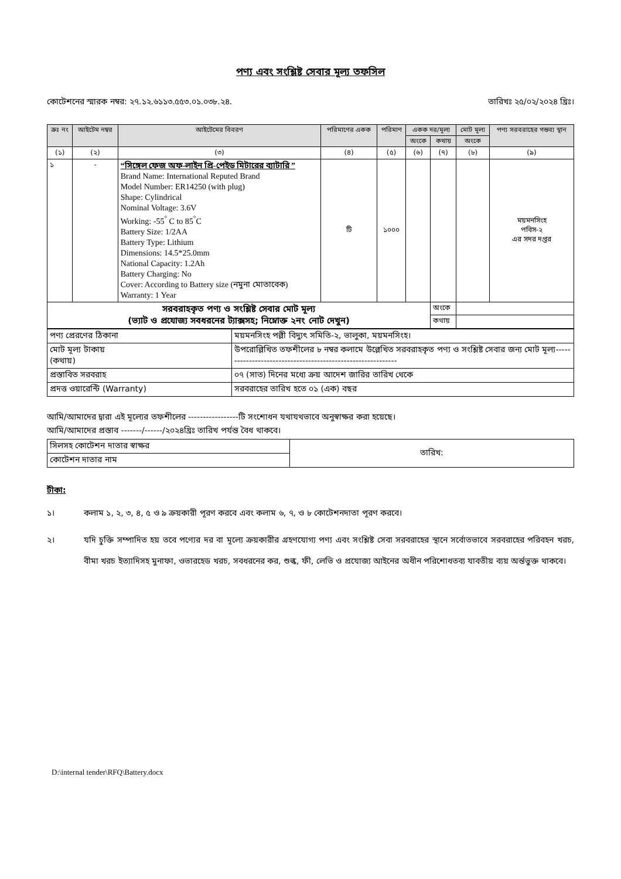পণ্য এবং সংশ্লিষ্ট সেবার মূল্য তফসিল
কোটেশনের স্মারক নম্বর: ২৭.১২.৬১১৩.৫৫৩.০১.০৩৮.২৪. তারিখঃ ২৫/০২/২০২৪ খ্রিঃ।
| ক্রঃ নং | আইটেম নম্বর | আইটেমের বিবরণ | পরিমাণের একক | পরিমাণ | একক দর/মূল্য | | মোট মূল্য | পণ্য সরবরাহের গন্তব্য স্থান |
| --- | --- | --- | --- | --- | --- | --- | --- | --- |
| | | | | | অংকে | কথায় | অংকে | |
| (১) | (২) | (৩) | (৪) | (৫) | (৬) | (৭) | (৮) | (৯) |
| ১ | - | “সিঙ্গেল ফেজ অফ-লাইন প্রি-পেইড মিটারের ব্যাটারি ” Brand Name: International Reputed Brand Model Number: ER14250 (with plug) Shape: Cylindrical Nominal Voltage: 3.6V Working: -55<sup>°</sup> C to 85<sup>°</sup>C Battery Size: 1/2AA Battery Type: Lithium Dimensions: 14.5*25.0mm National Capacity: 1.2Ah Battery Charging: No Cover: According to Battery size (নমুনা মোতাবেক) Warranty: 1 Year | টি | ১০০০ | | | | ময়মনসিংহ পবিস-২ এর সদর দপ্তর |
| সরবরাহকৃত পণ্য ও সংশ্লিষ্ট সেবার মোট মূল্য (ভ্যাট ও প্রযোজ্য সবধরনের ট্যাক্সসহ; নিম্নোক্ত ২নং নোট দেখুন) | | | | | | অংকে | | |
| | | | | | | কথায় | | |
| পণ্য প্রেরণের ঠিকানা | ময়মনসিংহ পল্লী বিদ্যুৎ সমিতি-২, ভালুকা, ময়মনসিংহ। |
| মোট মূল্য টাকায় (কথায়) | উপরোল্লিখিত তফশীলের ৮ নম্বর কলামে উল্লেখিত সরবরাহকৃত পণ্য ও সংশ্লিষ্ট সেবার জন্য মোট মূল্য------------------------------------------------------------ |
| প্রস্তাবিত সরবরাহ | ০৭ (সাত) দিনের মধ্যে ক্রয় আদেশ জারির তারিখ থেকে |
| প্রদত্ত ওয়ারেন্টি (Warranty) | সরবরাহের তারিখ হতে ০১ (এক) বছর |
আমি/আমাদের দ্বারা এই মূল্যের তফশীলের -----------------টি সংশোধন যথাযথভাবে অনুস্বাক্ষর করা হয়েছে।
আমি/আমাদের প্রস্তাব -------/------/২০২৪খ্রিঃ তারিখ পর্যন্ত বৈধ থাকবে।
| সিলসহ কোটেশন দাতার স্বাক্ষর | তারিখ: |
| কোটেশন দাতার নাম | |
টীকা:
১। কলাম ১, ২, ৩, ৪, ৫ ও ৯ ক্রয়কারী পূরণ করবে এবং কলাম ৬, ৭, ও ৮ কোটেশনদাতা পূরণ করবে।
২। যদি চুক্তি সম্পাদিত হয় তবে পণ্যের দর বা মূল্যে ক্রয়কারীর গ্রহণযোগ্য পণ্য এবং সংশ্লিষ্ট সেবা সরবরাহের স্থানে সর্বোতভাবে সরবরাহের পরিবহন খরচ, বীমা খরচ ইত্যাদিসহ মুনাফা, ওভারহেড খরচ, সবধরনের কর, শুল্ক, ফী, লেভি ও প্রযোজ্য আইনের অধীন পরিশোধতব্য যাবতীয় ব্যয় অর্ন্তভুক্ত থাকবে।
D:\internal tender\RFQ\Battery.docx